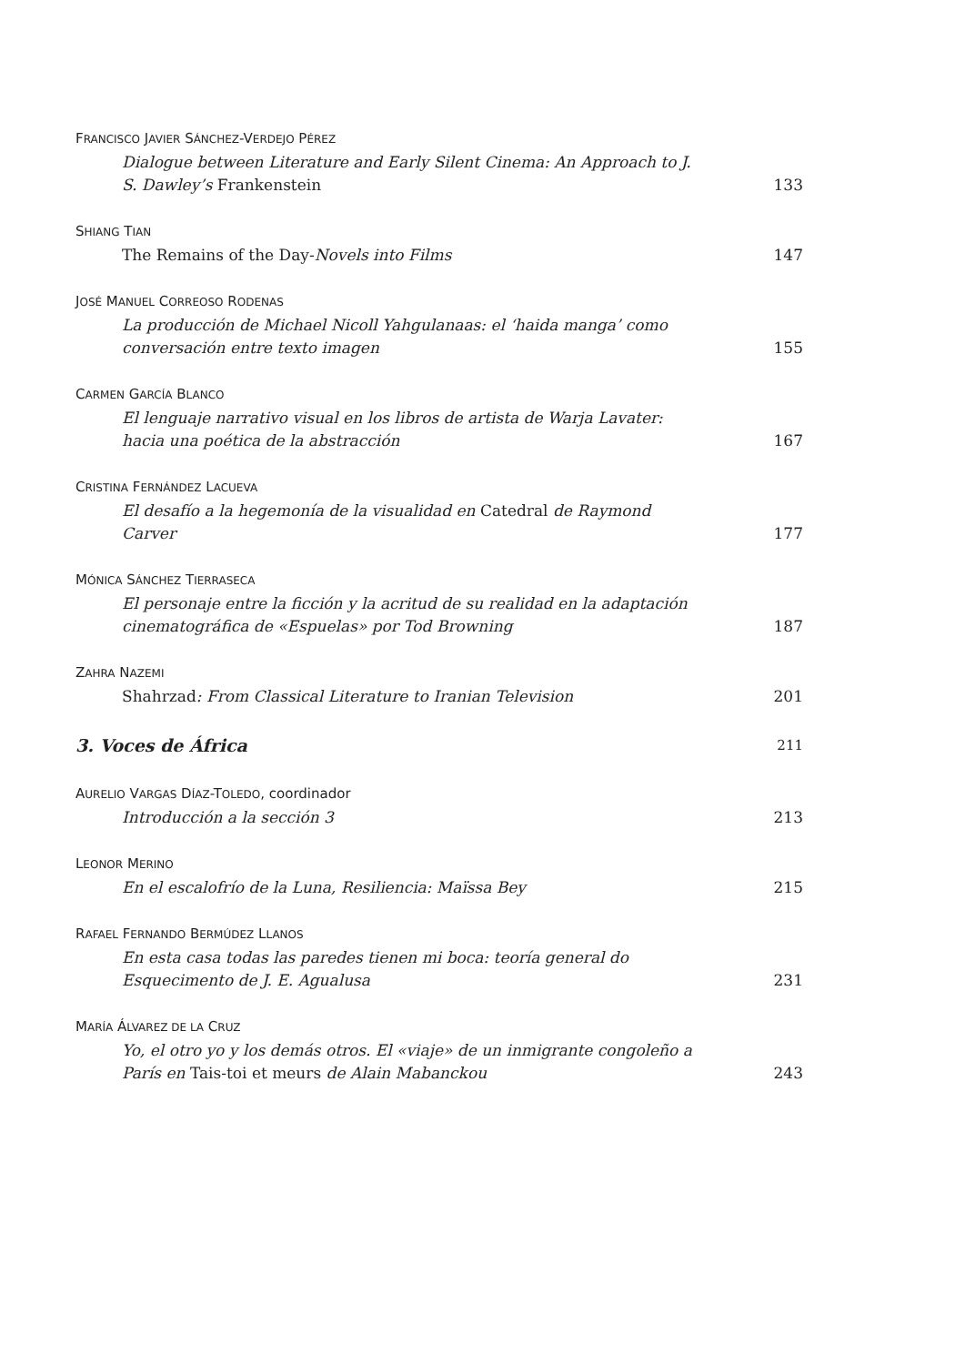FRANCISCO JAVIER SÁNCHEZ-VERDEJO PÉREZ
Dialogue between Literature and Early Silent Cinema: An Approach to J. S. Dawley’s Frankenstein
133
SHIANG TIAN
The Remains of the Day-Novels into Films
147
JOSÉ MANUEL CORREOSO RODENAS
La producción de Michael Nicoll Yahgulanaas: el ‘haida manga’ como conversación entre texto imagen
155
CARMEN GARCÍA BLANCO
El lenguaje narrativo visual en los libros de artista de Warja Lavater: hacia una poética de la abstracción
167
CRISTINA FERNÁNDEZ LACUEVA
El desafío a la hegemonía de la visualidad en Catedral de Raymond Carver
177
MÓNICA SÁNCHEZ TIERRASECA
El personaje entre la ficción y la acritud de su realidad en la adaptación cinematográfica de «Espuelas» por Tod Browning
187
ZAHRA NAZEMI
Shahrzad: From Classical Literature to Iranian Television
201
3. Voces de África 211
AURELIO VARGAS DÍAZ-TOLEDO, coordinador
Introducción a la sección 3
213
LEONOR MERINO
En el escalofrío de la Luna, Resiliencia: Maïssa Bey
215
RAFAEL FERNANDO BERMÚDEZ LLANOS
En esta casa todas las paredes tienen mi boca: teoría general do Esquecimento de J. E. Agualusa
231
MARÍA ÁLVAREZ DE LA CRUZ
Yo, el otro yo y los demás otros. El «viaje» de un inmigrante congoleño a París en Tais-toi et meurs de Alain Mabanckou
243